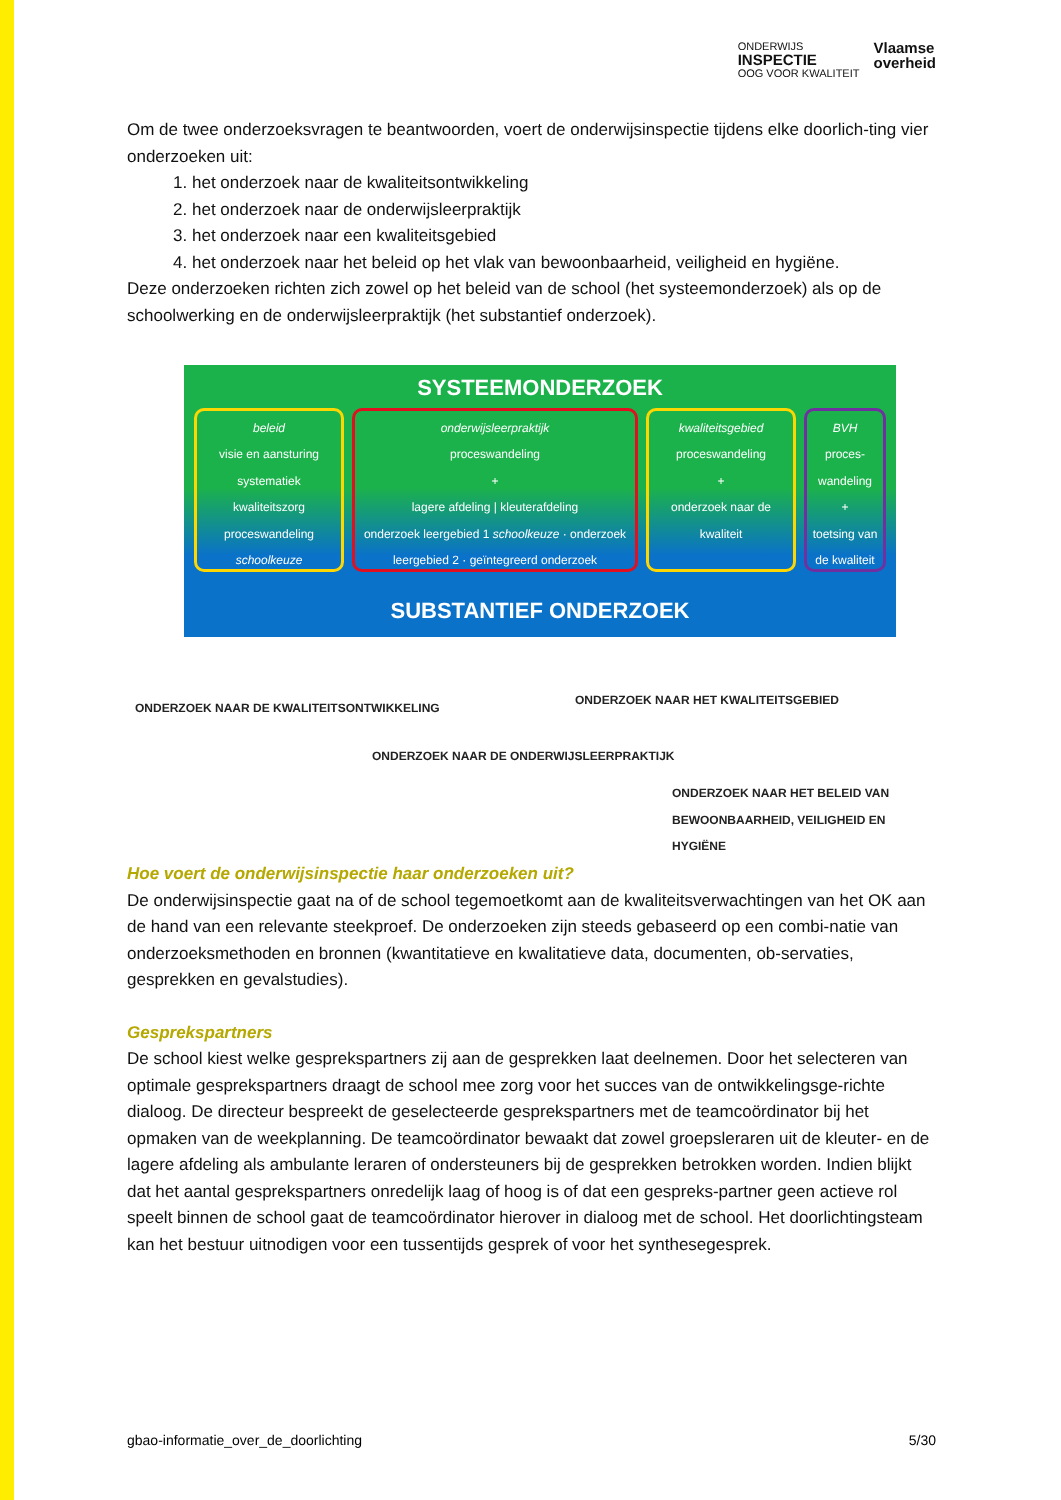ONDERWIJS
INSPECTIE
OOG VOOR KWALITEIT
Vlaamse
overheid
Om de twee onderzoeksvragen te beantwoorden, voert de onderwijsinspectie tijdens elke doorlich-ting vier onderzoeken uit:
1. het onderzoek naar de kwaliteitsontwikkeling
2. het onderzoek naar de onderwijsleerpraktijk
3. het onderzoek naar een kwaliteitsgebied
4. het onderzoek naar het beleid op het vlak van bewoonbaarheid, veiligheid en hygiëne.
Deze onderzoeken richten zich zowel op het beleid van de school (het systeemonderzoek) als op de schoolwerking en de onderwijsleerpraktijk (het substantief onderzoek).
SYSTEEMONDERZOEK
beleid
visie en aansturing
systematiek kwaliteitszorg
proceswandeling schoolkeuze
onderwijsleerpraktijk
proceswandeling
+
lagere afdeling | kleuterafdeling
onderzoek leergebied 1 schoolkeuze · onderzoek leergebied 2 · geïntegreerd onderzoek
kwaliteitsgebied
proceswandeling
+
onderzoek naar de kwaliteit
BVH
proces-wandeling
+
toetsing van de kwaliteit
SUBSTANTIEF ONDERZOEK
ONDERZOEK NAAR DE KWALITEITSONTWIKKELING
ONDERZOEK NAAR HET KWALITEITSGEBIED
ONDERZOEK NAAR DE ONDERWIJSLEERPRAKTIJK
ONDERZOEK NAAR HET BELEID VAN
BEWOONBAARHEID, VEILIGHEID EN HYGIËNE
Hoe voert de onderwijsinspectie haar onderzoeken uit?
De onderwijsinspectie gaat na of de school tegemoetkomt aan de kwaliteitsverwachtingen van het OK aan de hand van een relevante steekproef. De onderzoeken zijn steeds gebaseerd op een combi-natie van onderzoeksmethoden en bronnen (kwantitatieve en kwalitatieve data, documenten, ob-servaties, gesprekken en gevalstudies).
Gesprekspartners
De school kiest welke gesprekspartners zij aan de gesprekken laat deelnemen. Door het selecteren van optimale gesprekspartners draagt de school mee zorg voor het succes van de ontwikkelingsge-richte dialoog. De directeur bespreekt de geselecteerde gesprekspartners met de teamcoördinator bij het opmaken van de weekplanning. De teamcoördinator bewaakt dat zowel groepsleraren uit de kleuter- en de lagere afdeling als ambulante leraren of ondersteuners bij de gesprekken betrokken worden. Indien blijkt dat het aantal gesprekspartners onredelijk laag of hoog is of dat een gespreks-partner geen actieve rol speelt binnen de school gaat de teamcoördinator hierover in dialoog met de school. Het doorlichtingsteam kan het bestuur uitnodigen voor een tussentijds gesprek of voor het synthesegesprek.
gbao-informatie_over_de_doorlichting 5/30